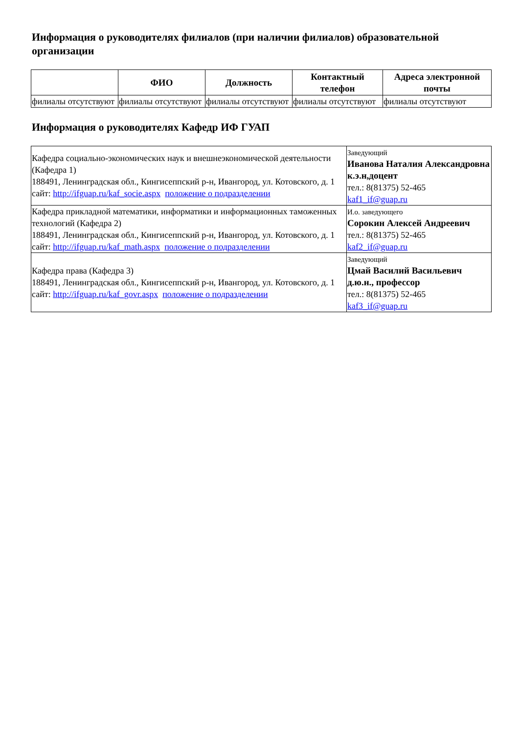Информация о руководителях филиалов (при наличии филиалов) образовательной организации
| | ФИО | Должность | Контактный телефон | Адреса электронной почты |
| --- | --- | --- | --- | --- |
| филиалы отсутствуют | филиалы отсутствуют | филиалы отсутствуют | филиалы отсутствуют | филиалы отсутствуют |
Информация о руководителях Кафедр ИФ ГУАП
| Кафедра социально-экономических наук и внешнеэкономической деятельности (Кафедра 1) 188491, Ленинградская обл., Кингисеппский р-н, Ивангород, ул. Котовского, д. 1 сайт: http://ifguap.ru/kaf_socie.aspx положение о подразделении | Заведующий Иванова Наталия Александровна к.э.н,доцент тел.: 8(81375) 52-465 kaf1_if@guap.ru |
| Кафедра прикладной математики, информатики и информационных таможенных технологий (Кафедра 2) 188491, Ленинградская обл., Кингисеппский р-н, Ивангород, ул. Котовского, д. 1 сайт: http://ifguap.ru/kaf_math.aspx положение о подразделении | И.о. заведующего Сорокин Алексей Андреевич тел.: 8(81375) 52-465 kaf2_if@guap.ru |
| Кафедра права (Кафедра 3) 188491, Ленинградская обл., Кингисеппский р-н, Ивангород, ул. Котовского, д. 1 сайт: http://ifguap.ru/kaf_govr.aspx положение о подразделении | Заведующий Цмай Василий Васильевич д.ю.н., профессор тел.: 8(81375) 52-465 kaf3_if@guap.ru |